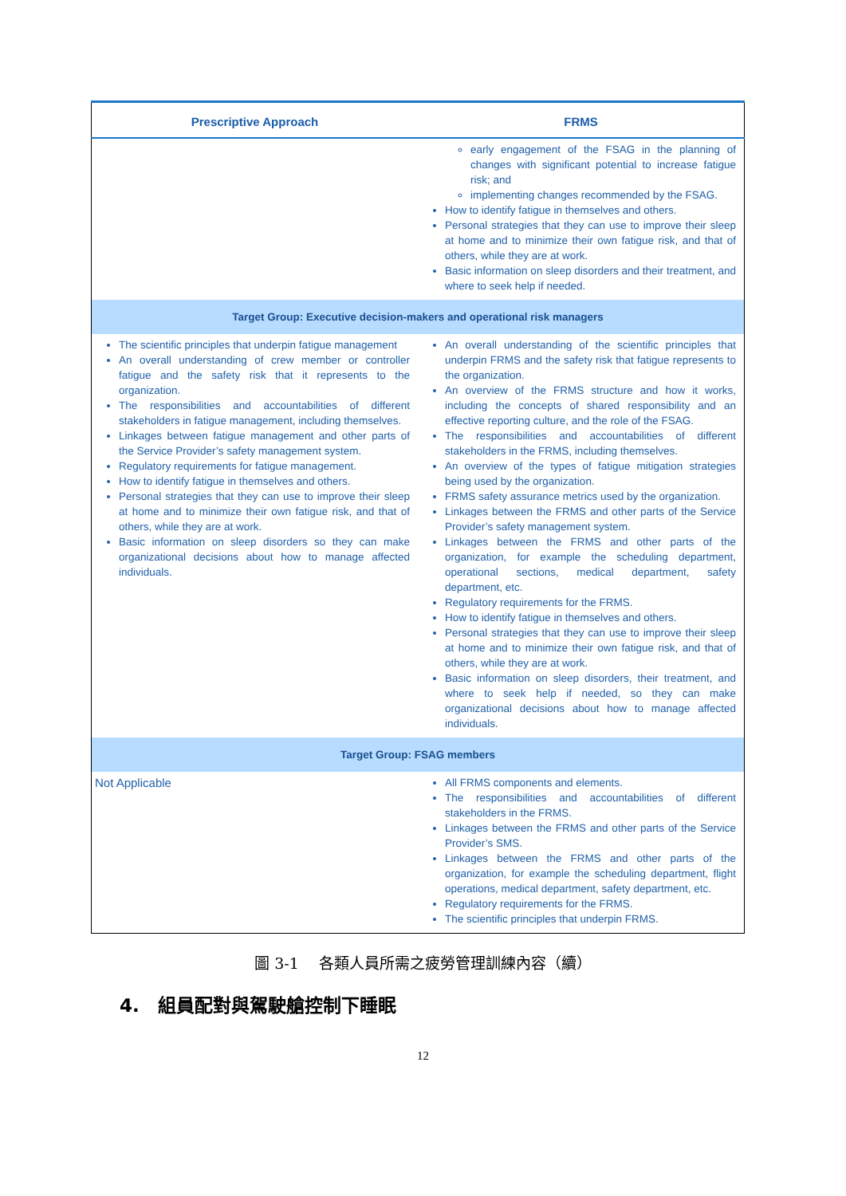| Prescriptive Approach | FRMS |
| --- | --- |
| | early engagement of the FSAG in the planning of changes with significant potential to increase fatigue risk; and implementing changes recommended by the FSAG. How to identify fatigue in themselves and others. Personal strategies that they can use to improve their sleep at home and to minimize their own fatigue risk, and that of others, while they are at work. Basic information on sleep disorders and their treatment, and where to seek help if needed. |
| Target Group: Executive decision-makers and operational risk managers | |
| The scientific principles that underpin fatigue management An overall understanding of crew member or controller fatigue and the safety risk that it represents to the organization. The responsibilities and accountabilities of different stakeholders in fatigue management, including themselves. Linkages between fatigue management and other parts of the Service Provider’s safety management system. Regulatory requirements for fatigue management. How to identify fatigue in themselves and others. Personal strategies that they can use to improve their sleep at home and to minimize their own fatigue risk, and that of others, while they are at work. Basic information on sleep disorders so they can make organizational decisions about how to manage affected individuals. | An overall understanding of the scientific principles that underpin FRMS and the safety risk that fatigue represents to the organization. An overview of the FRMS structure and how it works, including the concepts of shared responsibility and an effective reporting culture, and the role of the FSAG. The responsibilities and accountabilities of different stakeholders in the FRMS, including themselves. An overview of the types of fatigue mitigation strategies being used by the organization. FRMS safety assurance metrics used by the organization. Linkages between the FRMS and other parts of the Service Provider’s safety management system. Linkages between the FRMS and other parts of the organization, for example the scheduling department, operational sections, medical department, safety department, etc. Regulatory requirements for the FRMS. How to identify fatigue in themselves and others. Personal strategies that they can use to improve their sleep at home and to minimize their own fatigue risk, and that of others, while they are at work. Basic information on sleep disorders, their treatment, and where to seek help if needed, so they can make organizational decisions about how to manage affected individuals. |
| Target Group: FSAG members | |
| Not Applicable | All FRMS components and elements. The responsibilities and accountabilities of different stakeholders in the FRMS. Linkages between the FRMS and other parts of the Service Provider’s SMS. Linkages between the FRMS and other parts of the organization, for example the scheduling department, flight operations, medical department, safety department, etc. Regulatory requirements for the FRMS. The scientific principles that underpin FRMS. |
圖 3-1　 各類人員所需之疲勞管理訓練內容（續）
4.　組員配對與駕駛艙控制下睡眠
12